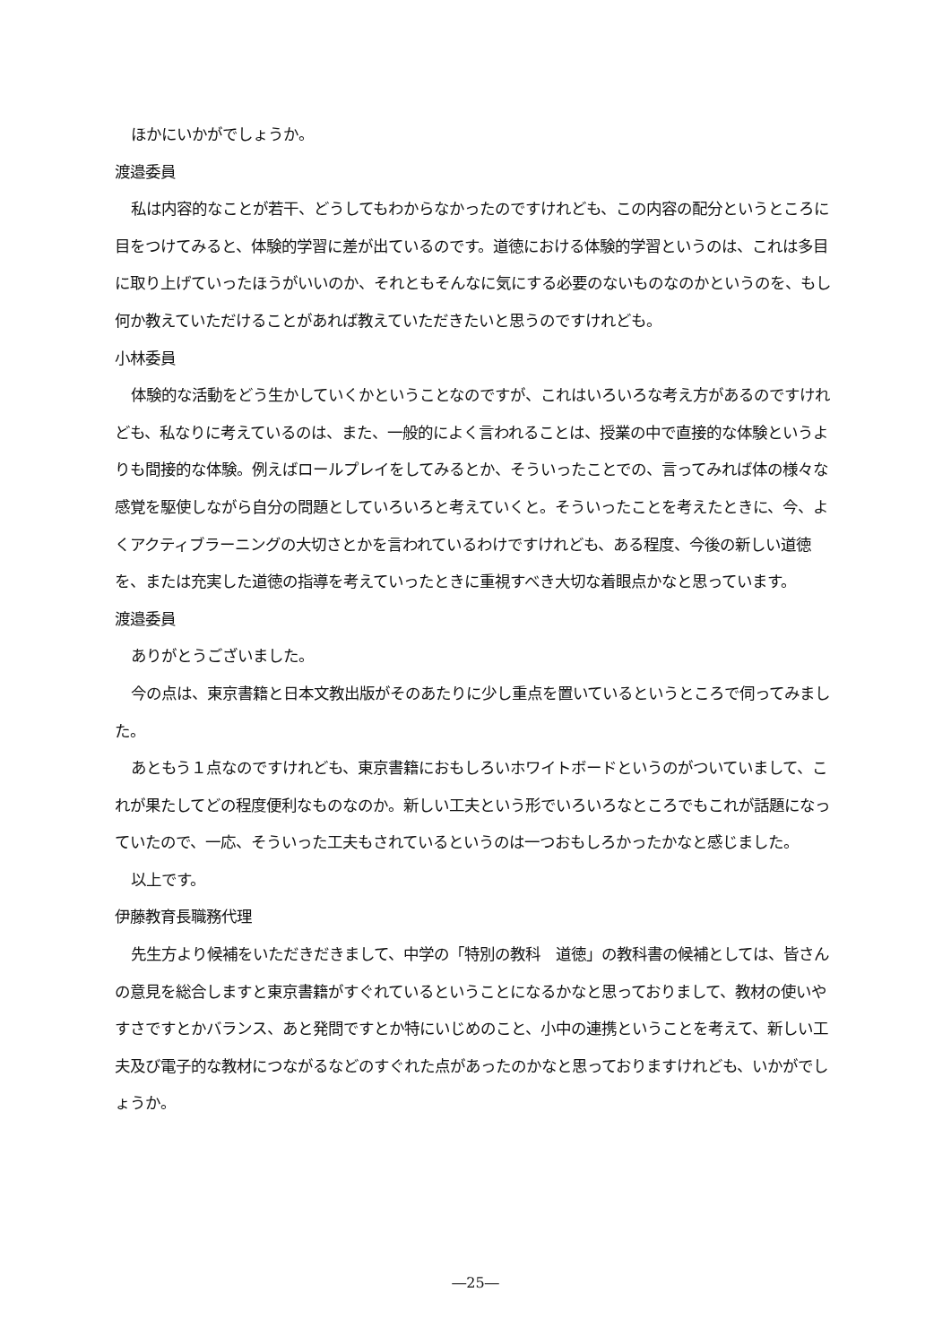ほかにいかがでしょうか。
渡邉委員
私は内容的なことが若干、どうしてもわからなかったのですけれども、この内容の配分というところに目をつけてみると、体験的学習に差が出ているのです。道徳における体験的学習というのは、これは多目に取り上げていったほうがいいのか、それともそんなに気にする必要のないものなのかというのを、もし何か教えていただけることがあれば教えていただきたいと思うのですけれども。
小林委員
体験的な活動をどう生かしていくかということなのですが、これはいろいろな考え方があるのですけれども、私なりに考えているのは、また、一般的によく言われることは、授業の中で直接的な体験というよりも間接的な体験。例えばロールプレイをしてみるとか、そういったことでの、言ってみれば体の様々な感覚を駆使しながら自分の問題としていろいろと考えていくと。そういったことを考えたときに、今、よくアクティブラーニングの大切さとかを言われているわけですけれども、ある程度、今後の新しい道徳を、または充実した道徳の指導を考えていったときに重視すべき大切な着眼点かなと思っています。
渡邉委員
ありがとうございました。
今の点は、東京書籍と日本文教出版がそのあたりに少し重点を置いているというところで伺ってみました。
あともう１点なのですけれども、東京書籍におもしろいホワイトボードというのがついていまして、これが果たしてどの程度便利なものなのか。新しい工夫という形でいろいろなところでもこれが話題になっていたので、一応、そういった工夫もされているというのは一つおもしろかったかなと感じました。
以上です。
伊藤教育長職務代理
先生方より候補をいただきだきまして、中学の「特別の教科　道徳」の教科書の候補としては、皆さんの意見を総合しますと東京書籍がすぐれているということになるかなと思っておりまして、教材の使いやすさですとかバランス、あと発問ですとか特にいじめのこと、小中の連携ということを考えて、新しい工夫及び電子的な教材につながるなどのすぐれた点があったのかなと思っておりますけれども、いかがでしょうか。
―25―